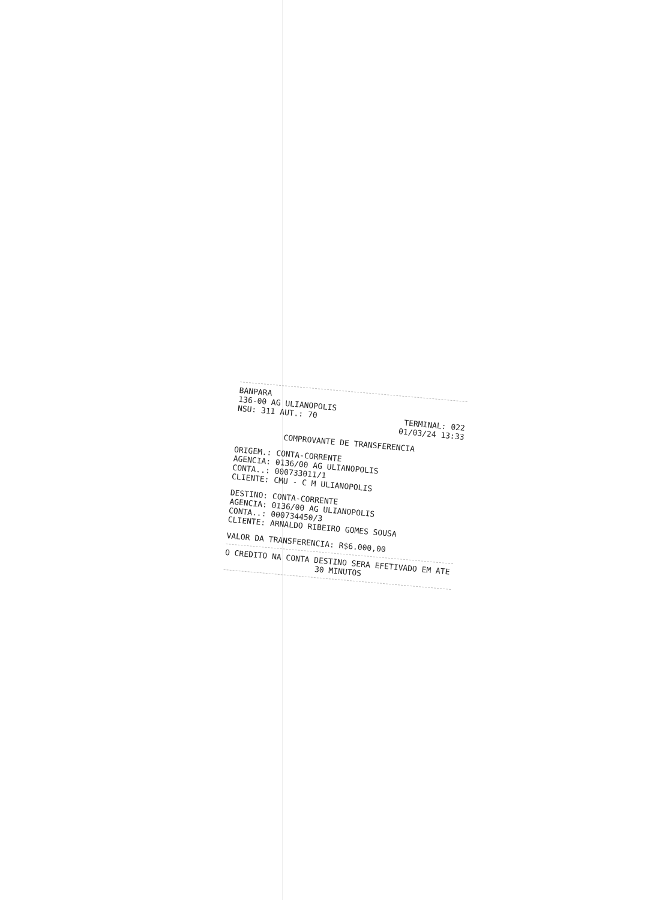BANPARA
136-00 AG ULIANOPOLIS
NSU: 311 AUT.: 70 TERMINAL: 022
01/03/24 13:33
COMPROVANTE DE TRANSFERENCIA
ORIGEM.: CONTA-CORRENTE
AGENCIA: 0136/00 AG ULIANOPOLIS
CONTA..: 000733011/1
CLIENTE: CMU - C M ULIANOPOLIS
DESTINO: CONTA-CORRENTE
AGENCIA: 0136/00 AG ULIANOPOLIS
CONTA..: 000734450/3
CLIENTE: ARNALDO RIBEIRO GOMES SOUSA
VALOR DA TRANSFERENCIA: R$6.000,00
O CREDITO NA CONTA DESTINO SERA EFETIVADO EM ATE
30 MINUTOS